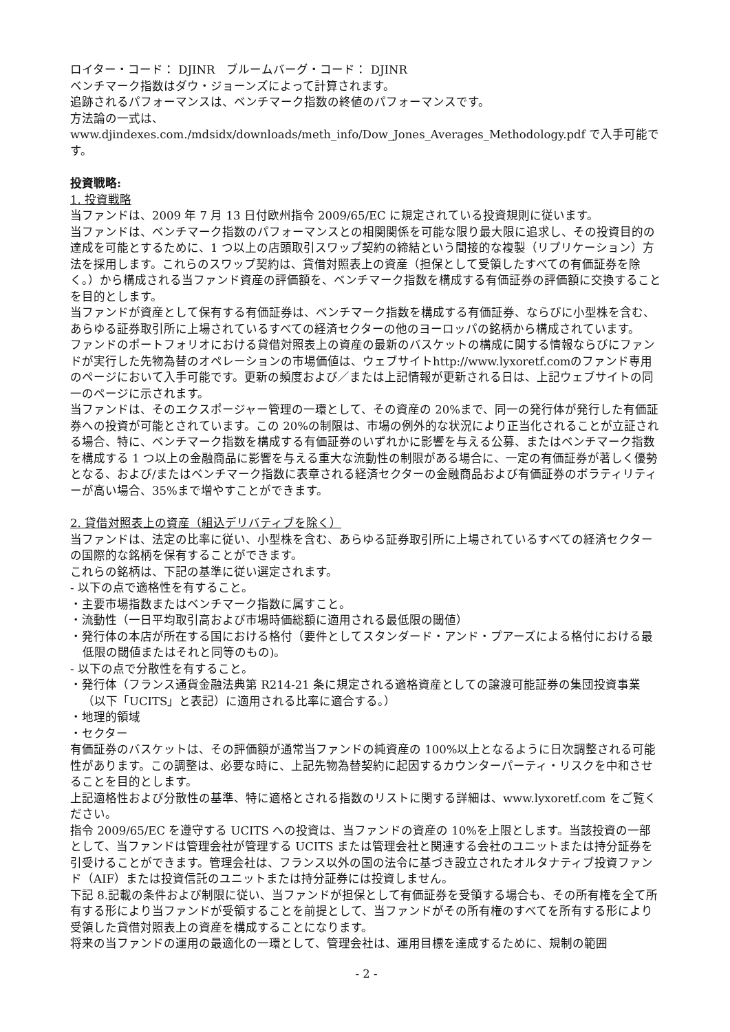ロイター・コード： DJINR　ブルームバーグ・コード： DJINR
ベンチマーク指数はダウ・ジョーンズによって計算されます。
追跡されるパフォーマンスは、ベンチマーク指数の終値のパフォーマンスです。
方法論の一式は、www.djindexes.com./mdsidx/downloads/meth_info/Dow_Jones_Averages_Methodology.pdf で入手可能です。
投資戦略:
1. 投資戦略
当ファンドは、2009 年 7 月 13 日付欧州指令 2009/65/EC に規定されている投資規則に従います。
当ファンドは、ベンチマーク指数のパフォーマンスとの相関関係を可能な限り最大限に追求し、その投資目的の達成を可能とするために、1 つ以上の店頭取引スワップ契約の締結という間接的な複製（リプリケーション）方法を採用します。これらのスワップ契約は、貸借対照表上の資産（担保として受領したすべての有価証券を除く。）から構成される当ファンド資産の評価額を、ベンチマーク指数を構成する有価証券の評価額に交換することを目的とします。
当ファンドが資産として保有する有価証券は、ベンチマーク指数を構成する有価証券、ならびに小型株を含む、あらゆる証券取引所に上場されているすべての経済セクターの他のヨーロッパの銘柄から構成されています。
ファンドのポートフォリオにおける貸借対照表上の資産の最新のバスケットの構成に関する情報ならびにファンドが実行した先物為替のオペレーションの市場価値は、ウェブサイトhttp://www.lyxoretf.comのファンド専用のページにおいて入手可能です。更新の頻度および／または上記情報が更新される日は、上記ウェブサイトの同一のページに示されます。
当ファンドは、そのエクスポージャー管理の一環として、その資産の 20%まで、同一の発行体が発行した有価証券への投資が可能とされています。この 20%の制限は、市場の例外的な状況により正当化されることが立証される場合、特に、ベンチマーク指数を構成する有価証券のいずれかに影響を与える公募、またはベンチマーク指数を構成する 1 つ以上の金融商品に影響を与える重大な流動性の制限がある場合に、一定の有価証券が著しく優勢となる、および/またはベンチマーク指数に表章される経済セクターの金融商品および有価証券のボラティリティーが高い場合、35%まで増やすことができます。
2. 貸借対照表上の資産（組込デリバティブを除く）
当ファンドは、法定の比率に従い、小型株を含む、あらゆる証券取引所に上場されているすべての経済セクターの国際的な銘柄を保有することができます。
これらの銘柄は、下記の基準に従い選定されます。
- 以下の点で適格性を有すること。
・主要市場指数またはベンチマーク指数に属すこと。
・流動性（一日平均取引高および市場時価総額に適用される最低限の閾値）
・発行体の本店が所在する国における格付（要件としてスタンダード・アンド・プアーズによる格付における最低限の閾値またはそれと同等のもの)。
- 以下の点で分散性を有すること。
・発行体（フランス通貨金融法典第 R214-21 条に規定される適格資産としての譲渡可能証券の集団投資事業（以下「UCITS」と表記）に適用される比率に適合する。）
・地理的領域
・セクター
有価証券のバスケットは、その評価額が通常当ファンドの純資産の 100%以上となるように日次調整される可能性があります。この調整は、必要な時に、上記先物為替契約に起因するカウンターパーティ・リスクを中和させることを目的とします。
上記適格性および分散性の基準、特に適格とされる指数のリストに関する詳細は、www.lyxoretf.com をご覧ください。
指令 2009/65/EC を遵守する UCITS への投資は、当ファンドの資産の 10%を上限とします。当該投資の一部として、当ファンドは管理会社が管理する UCITS または管理会社と関連する会社のユニットまたは持分証券を引受けることができます。管理会社は、フランス以外の国の法令に基づき設立されたオルタナティブ投資ファンド（AIF）または投資信託のユニットまたは持分証券には投資しません。
下記 8.記載の条件および制限に従い、当ファンドが担保として有価証券を受領する場合も、その所有権を全て所有する形により当ファンドが受領することを前提として、当ファンドがその所有権のすべてを所有する形により受領した貸借対照表上の資産を構成することになります。
将来の当ファンドの運用の最適化の一環として、管理会社は、運用目標を達成するために、規制の範囲
- 2 -